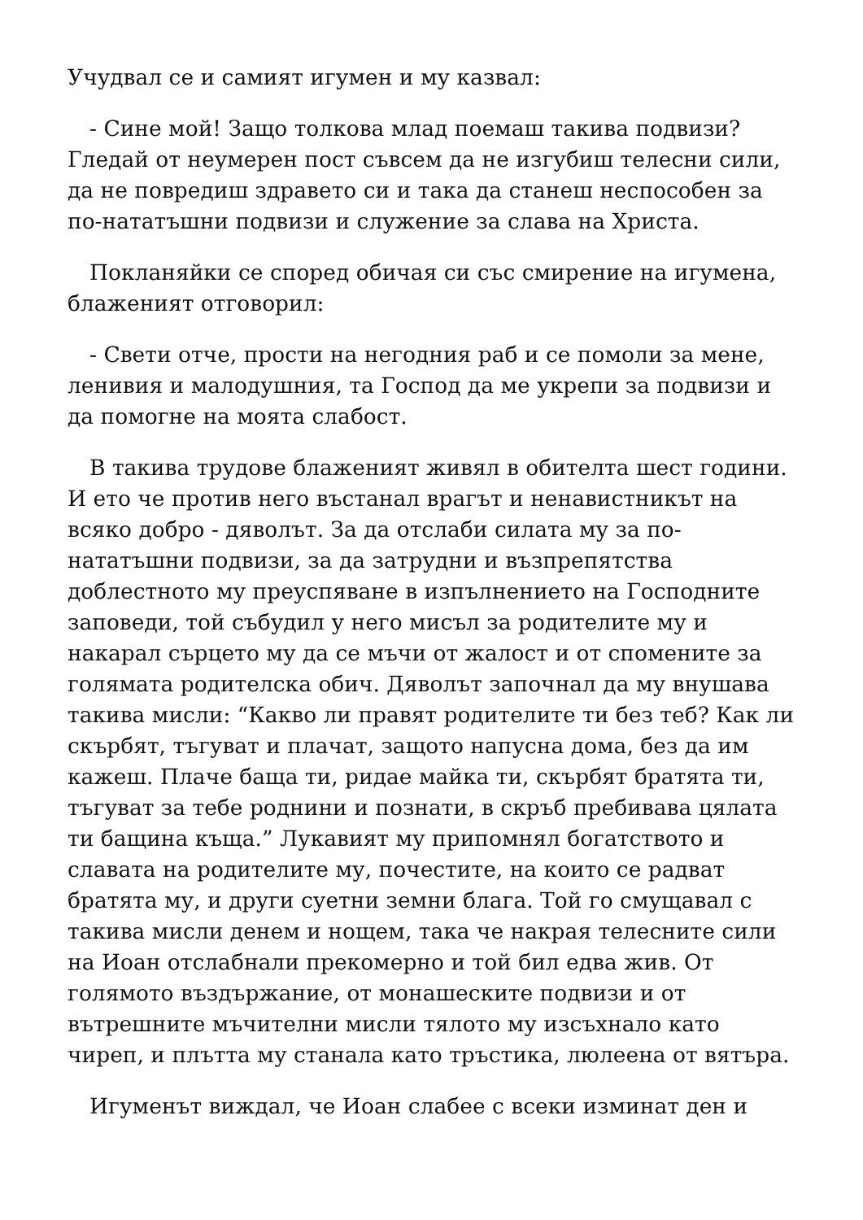Учудвал се и самият игумен и му казвал:
- Сине мой! Защо толкова млад поемаш такива подвизи? Гледай от неумерен пост съвсем да не изгубиш телесни сили, да не повредиш здравето си и така да станеш неспособен за по-нататъшни подвизи и служение за слава на Христа.
Покланяйки се според обичая си със смирение на игумена, блаженият отговорил:
- Свети отче, прости на негодния раб и се помоли за мене, ленивия и малодушния, та Господ да ме укрепи за подвизи и да помогне на моята слабост.
В такива трудове блаженият живял в обителта шест години. И ето че против него въстанал врагът и ненавистникът на всяко добро - дяволът. За да отслаби силата му за по-нататъшни подвизи, за да затрудни и възпрепятства доблестното му преуспяване в изпълнението на Господните заповеди, той събудил у него мисъл за родителите му и накарал сърцето му да се мъчи от жалост и от спомените за голямата родителска обич. Дяволът започнал да му внушава такива мисли: “Какво ли правят родителите ти без теб? Как ли скърбят, тъгуват и плачат, защото напусна дома, без да им кажеш. Плаче баща ти, ридае майка ти, скърбят братята ти, тъгуват за тебе роднини и познати, в скръб пребивава цялата ти бащина къща.” Лукавият му припомнял богатството и славата на родителите му, почестите, на които се радват братята му, и други суетни земни блага. Той го смущавал с такива мисли денем и нощем, така че накрая телесните сили на Иоан отслабнали прекомерно и той бил едва жив. От голямото въздържание, от монашеските подвизи и от вътрешните мъчителни мисли тялото му изсъхнало като чиреп, и плътта му станала като тръстика, люлеена от вятъра.
Игуменът виждал, че Иоан слабее с всеки изминат ден и